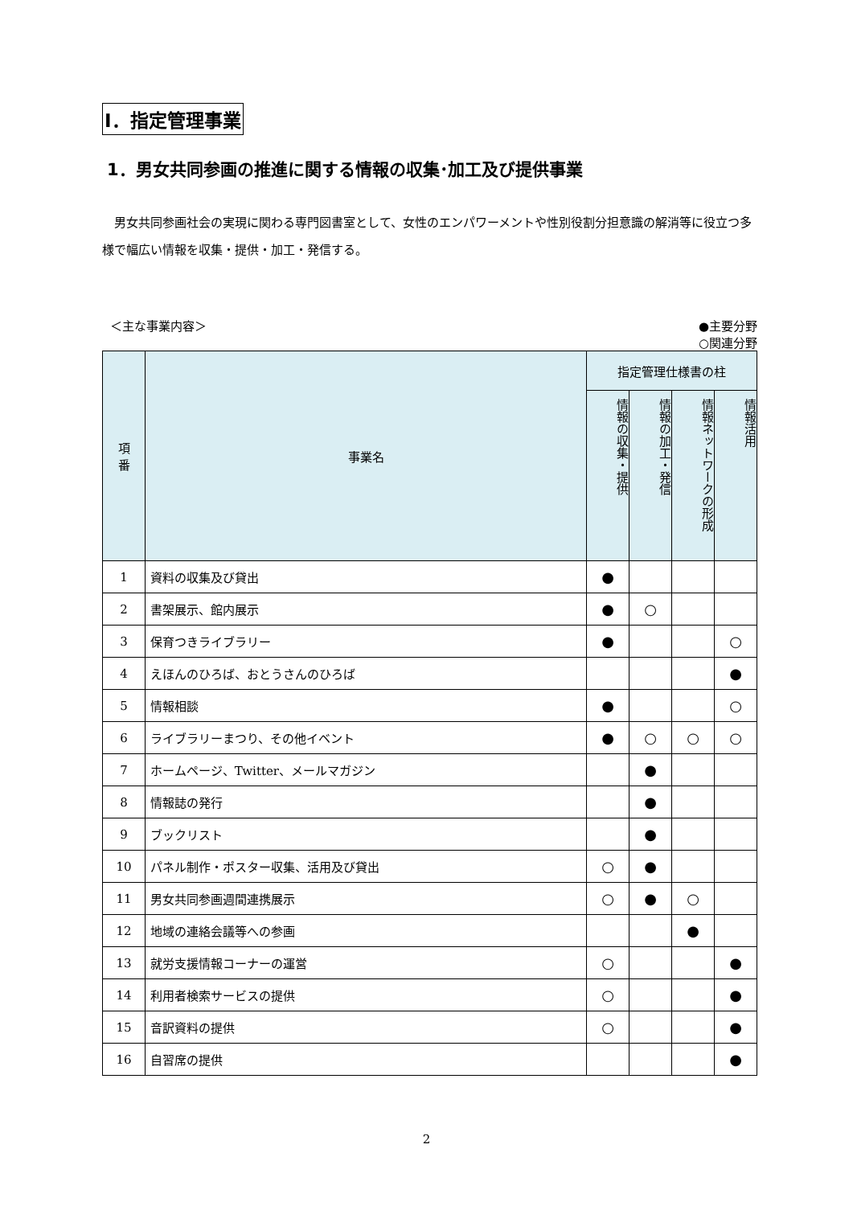Ⅰ．指定管理事業
1．男女共同参画の推進に関する情報の収集･加工及び提供事業
男女共同参画社会の実現に関わる専門図書室として、女性のエンパワーメントや性別役割分担意識の解消等に役立つ多様で幅広い情報を収集・提供・加工・発信する。
＜主な事業内容＞ ●主要分野
○関連分野
| 項 番 | 事業名 | 指定管理仕様書の柱 | | | |
| --- | --- | --- | --- | --- | --- |
| | | 情報の収集・提供 | 情報の加工・発信 | 情報ネットワークの形成 | 情報活用 |
| 1 | 資料の収集及び貸出 | ● | | | |
| 2 | 書架展示、館内展示 | ● | ○ | | |
| 3 | 保育つきライブラリー | ● | | | ○ |
| 4 | えほんのひろば、おとうさんのひろば | | | | ● |
| 5 | 情報相談 | ● | | | ○ |
| 6 | ライブラリーまつり、その他イベント | ● | ○ | ○ | ○ |
| 7 | ホームページ、Twitter、メールマガジン | | ● | | |
| 8 | 情報誌の発行 | | ● | | |
| 9 | ブックリスト | | ● | | |
| 10 | パネル制作・ポスター収集、活用及び貸出 | ○ | ● | | |
| 11 | 男女共同参画週間連携展示 | ○ | ● | ○ | |
| 12 | 地域の連絡会議等への参画 | | | ● | |
| 13 | 就労支援情報コーナーの運営 | ○ | | | ● |
| 14 | 利用者検索サービスの提供 | ○ | | | ● |
| 15 | 音訳資料の提供 | ○ | | | ● |
| 16 | 自習席の提供 | | | | ● |
2